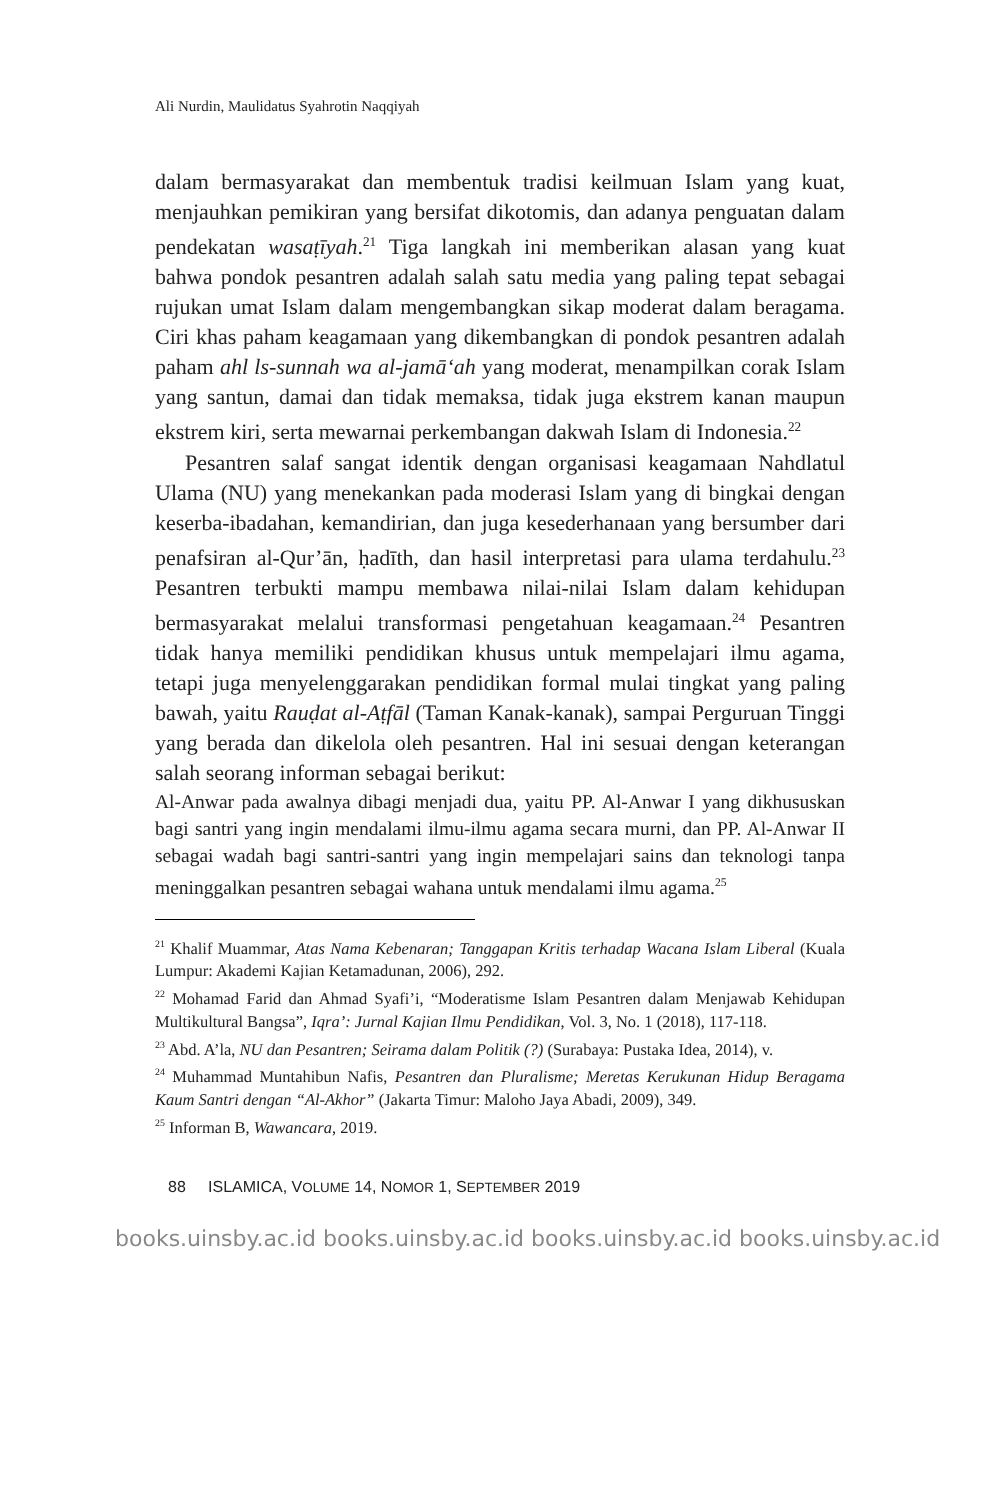Ali Nurdin, Maulidatus Syahrotin Naqqiyah
dalam bermasyarakat dan membentuk tradisi keilmuan Islam yang kuat, menjauhkan pemikiran yang bersifat dikotomis, dan adanya penguatan dalam pendekatan wasaṭīyah.<sup>21</sup> Tiga langkah ini memberikan alasan yang kuat bahwa pondok pesantren adalah salah satu media yang paling tepat sebagai rujukan umat Islam dalam mengembangkan sikap moderat dalam beragama. Ciri khas paham keagamaan yang dikembangkan di pondok pesantren adalah paham ahl ls-sunnah wa al-jamā‘ah yang moderat, menampilkan corak Islam yang santun, damai dan tidak memaksa, tidak juga ekstrem kanan maupun ekstrem kiri, serta mewarnai perkembangan dakwah Islam di Indonesia.<sup>22</sup>
Pesantren salaf sangat identik dengan organisasi keagamaan Nahdlatul Ulama (NU) yang menekankan pada moderasi Islam yang di bingkai dengan keserba-ibadahan, kemandirian, dan juga kesederhanaan yang bersumber dari penafsiran al-Qur’ān, ḥadīth, dan hasil interpretasi para ulama terdahulu.<sup>23</sup> Pesantren terbukti mampu membawa nilai-nilai Islam dalam kehidupan bermasyarakat melalui transformasi pengetahuan keagamaan.<sup>24</sup> Pesantren tidak hanya memiliki pendidikan khusus untuk mempelajari ilmu agama, tetapi juga menyelenggarakan pendidikan formal mulai tingkat yang paling bawah, yaitu Rauḍat al-Aṭfāl (Taman Kanak-kanak), sampai Perguruan Tinggi yang berada dan dikelola oleh pesantren. Hal ini sesuai dengan keterangan salah seorang informan sebagai berikut:
Al-Anwar pada awalnya dibagi menjadi dua, yaitu PP. Al-Anwar I yang dikhususkan bagi santri yang ingin mendalami ilmu-ilmu agama secara murni, dan PP. Al-Anwar II sebagai wadah bagi santri-santri yang ingin mempelajari sains dan teknologi tanpa meninggalkan pesantren sebagai wahana untuk mendalami ilmu agama.<sup>25</sup>
<sup>21</sup> Khalif Muammar, Atas Nama Kebenaran; Tanggapan Kritis terhadap Wacana Islam Liberal (Kuala Lumpur: Akademi Kajian Ketamadunan, 2006), 292.
<sup>22</sup> Mohamad Farid dan Ahmad Syafi’i, “Moderatisme Islam Pesantren dalam Menjawab Kehidupan Multikultural Bangsa”, Iqra’: Jurnal Kajian Ilmu Pendidikan, Vol. 3, No. 1 (2018), 117-118.
<sup>23</sup> Abd. A’la, NU dan Pesantren; Seirama dalam Politik (?) (Surabaya: Pustaka Idea, 2014), v.
<sup>24</sup> Muhammad Muntahibun Nafis, Pesantren dan Pluralisme; Meretas Kerukunan Hidup Beragama Kaum Santri dengan “Al-Akhor” (Jakarta Timur: Maloho Jaya Abadi, 2009), 349.
<sup>25</sup> Informan B, Wawancara, 2019.
88 ISLAMICA, VOLUME 14, NOMOR 1, SEPTEMBER 2019
books.uinsby.ac.id books.uinsby.ac.id books.uinsby.ac.id books.uinsby.ac.id